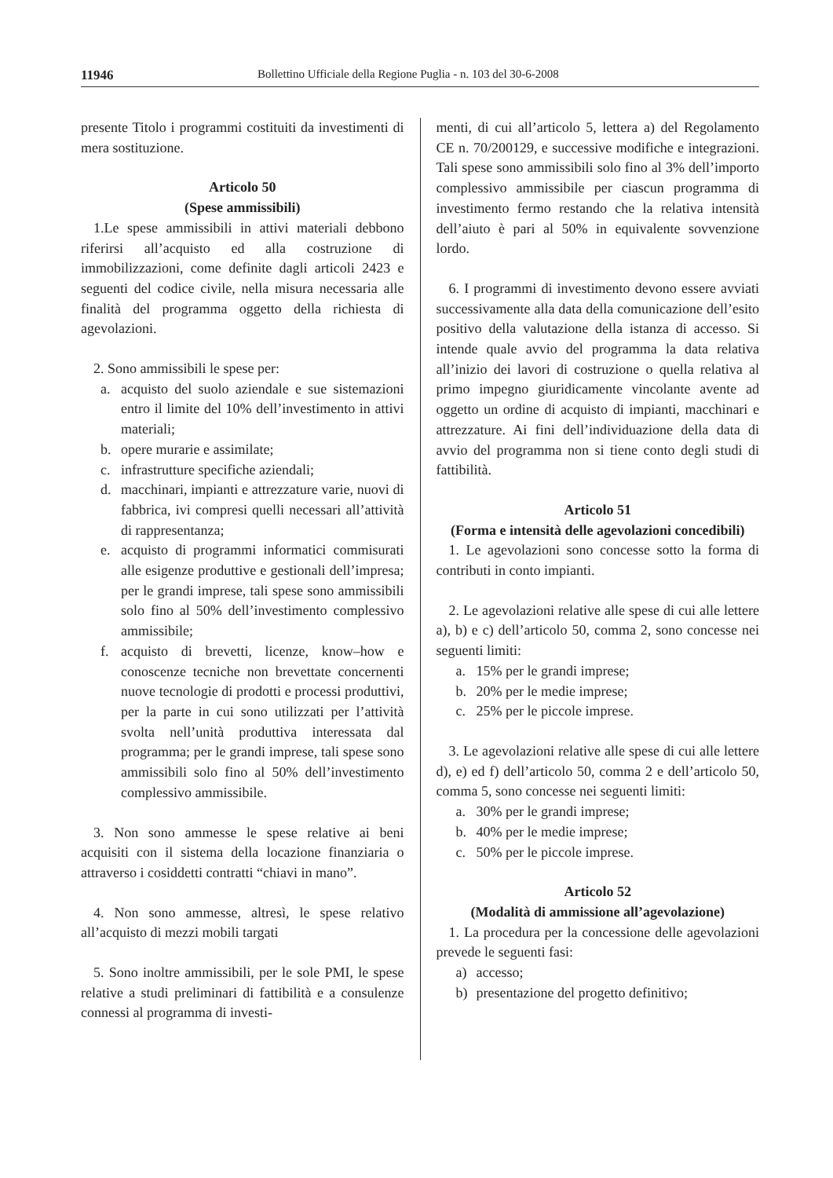11946 Bollettino Ufficiale della Regione Puglia - n. 103 del 30-6-2008
presente Titolo i programmi costituiti da investimenti di mera sostituzione.
Articolo 50
(Spese ammissibili)
1.Le spese ammissibili in attivi materiali debbono riferirsi all’acquisto ed alla costruzione di immobilizzazioni, come definite dagli articoli 2423 e seguenti del codice civile, nella misura necessaria alle finalità del programma oggetto della richiesta di agevolazioni.
2. Sono ammissibili le spese per:
a. acquisto del suolo aziendale e sue sistemazioni entro il limite del 10% dell’investimento in attivi materiali;
b. opere murarie e assimilate;
c. infrastrutture specifiche aziendali;
d. macchinari, impianti e attrezzature varie, nuovi di fabbrica, ivi compresi quelli necessari all’attività di rappresentanza;
e. acquisto di programmi informatici commisurati alle esigenze produttive e gestionali dell’impresa; per le grandi imprese, tali spese sono ammissibili solo fino al 50% dell’investimento complessivo ammissibile;
f. acquisto di brevetti, licenze, know–how e conoscenze tecniche non brevettate concernenti nuove tecnologie di prodotti e processi produttivi, per la parte in cui sono utilizzati per l’attività svolta nell’unità produttiva interessata dal programma; per le grandi imprese, tali spese sono ammissibili solo fino al 50% dell’investimento complessivo ammissibile.
3. Non sono ammesse le spese relative ai beni acquisiti con il sistema della locazione finanziaria o attraverso i cosiddetti contratti “chiavi in mano”.
4. Non sono ammesse, altresì, le spese relativo all’acquisto di mezzi mobili targati
5. Sono inoltre ammissibili, per le sole PMI, le spese relative a studi preliminari di fattibilità e a consulenze connessi al programma di investi-
menti, di cui all’articolo 5, lettera a) del Regolamento CE n. 70/200129, e successive modifiche e integrazioni. Tali spese sono ammissibili solo fino al 3% dell’importo complessivo ammissibile per ciascun programma di investimento fermo restando che la relativa intensità dell’aiuto è pari al 50% in equivalente sovvenzione lordo.
6. I programmi di investimento devono essere avviati successivamente alla data della comunicazione dell’esito positivo della valutazione della istanza di accesso. Si intende quale avvio del programma la data relativa all’inizio dei lavori di costruzione o quella relativa al primo impegno giuridicamente vincolante avente ad oggetto un ordine di acquisto di impianti, macchinari e attrezzature. Ai fini dell’individuazione della data di avvio del programma non si tiene conto degli studi di fattibilità.
Articolo 51
(Forma e intensità delle agevolazioni concedibili)
1. Le agevolazioni sono concesse sotto la forma di contributi in conto impianti.
2. Le agevolazioni relative alle spese di cui alle lettere a), b) e c) dell’articolo 50, comma 2, sono concesse nei seguenti limiti:
a. 15% per le grandi imprese;
b. 20% per le medie imprese;
c. 25% per le piccole imprese.
3. Le agevolazioni relative alle spese di cui alle lettere d), e) ed f) dell’articolo 50, comma 2 e dell’articolo 50, comma 5, sono concesse nei seguenti limiti:
a. 30% per le grandi imprese;
b. 40% per le medie imprese;
c. 50% per le piccole imprese.
Articolo 52
(Modalità di ammissione all’agevolazione)
1. La procedura per la concessione delle agevolazioni prevede le seguenti fasi:
a) accesso;
b) presentazione del progetto definitivo;